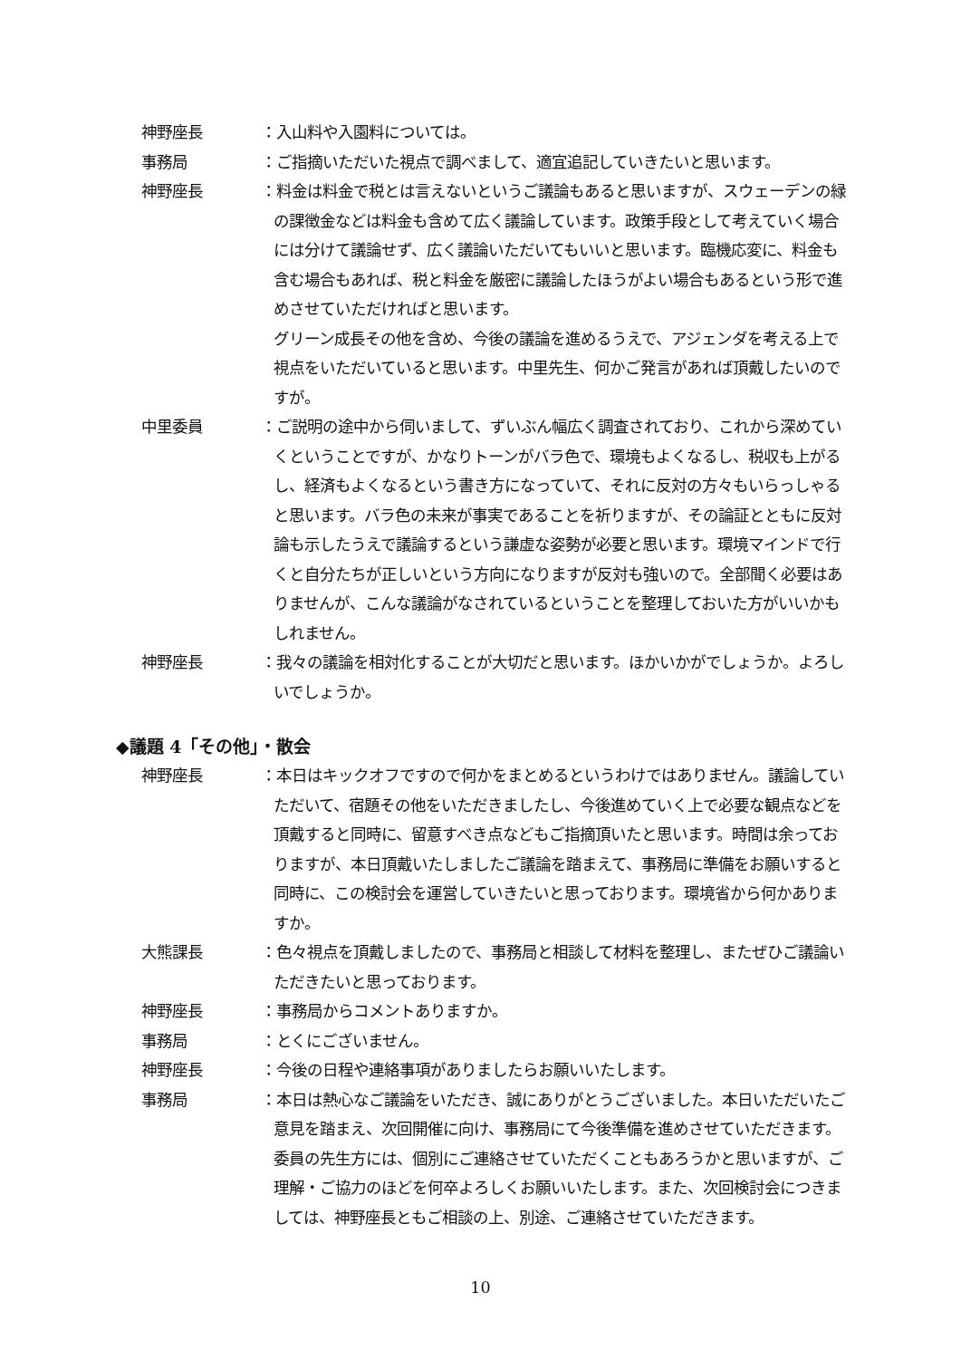神野座長 ：入山料や入園料については。
事務局 ：ご指摘いただいた視点で調べまして、適宜追記していきたいと思います。
神野座長 ：料金は料金で税とは言えないというご議論もあると思いますが、スウェーデンの緑の課徴金などは料金も含めて広く議論しています。政策手段として考えていく場合には分けて議論せず、広く議論いただいてもいいと思います。臨機応変に、料金も含む場合もあれば、税と料金を厳密に議論したほうがよい場合もあるという形で進めさせていただければと思います。
グリーン成長その他を含め、今後の議論を進めるうえで、アジェンダを考える上で視点をいただいていると思います。中里先生、何かご発言があれば頂戴したいのですが。
中里委員 ：ご説明の途中から伺いまして、ずいぶん幅広く調査されており、これから深めていくということですが、かなりトーンがバラ色で、環境もよくなるし、税収も上がるし、経済もよくなるという書き方になっていて、それに反対の方々もいらっしゃると思います。バラ色の未来が事実であることを祈りますが、その論証とともに反対論も示したうえで議論するという謙虚な姿勢が必要と思います。環境マインドで行くと自分たちが正しいという方向になりますが反対も強いので。全部聞く必要はありませんが、こんな議論がなされているということを整理しておいた方がいいかもしれません。
神野座長 ：我々の議論を相対化することが大切だと思います。ほかいかがでしょうか。よろしいでしょうか。
◆議題 4「その他」・散会
神野座長 ：本日はキックオフですので何かをまとめるというわけではありません。議論していただいて、宿題その他をいただきましたし、今後進めていく上で必要な観点などを頂戴すると同時に、留意すべき点などもご指摘頂いたと思います。時間は余っておりますが、本日頂戴いたしましたご議論を踏まえて、事務局に準備をお願いすると同時に、この検討会を運営していきたいと思っております。環境省から何かありますか。
大熊課長 ：色々視点を頂戴しましたので、事務局と相談して材料を整理し、またぜひご議論いただきたいと思っております。
神野座長 ：事務局からコメントありますか。
事務局 ：とくにございません。
神野座長 ：今後の日程や連絡事項がありましたらお願いいたします。
事務局 ：本日は熱心なご議論をいただき、誠にありがとうございました。本日いただいたご意見を踏まえ、次回開催に向け、事務局にて今後準備を進めさせていただきます。委員の先生方には、個別にご連絡させていただくこともあろうかと思いますが、ご理解・ご協力のほどを何卒よろしくお願いいたします。また、次回検討会につきましては、神野座長ともご相談の上、別途、ご連絡させていただきます。
10